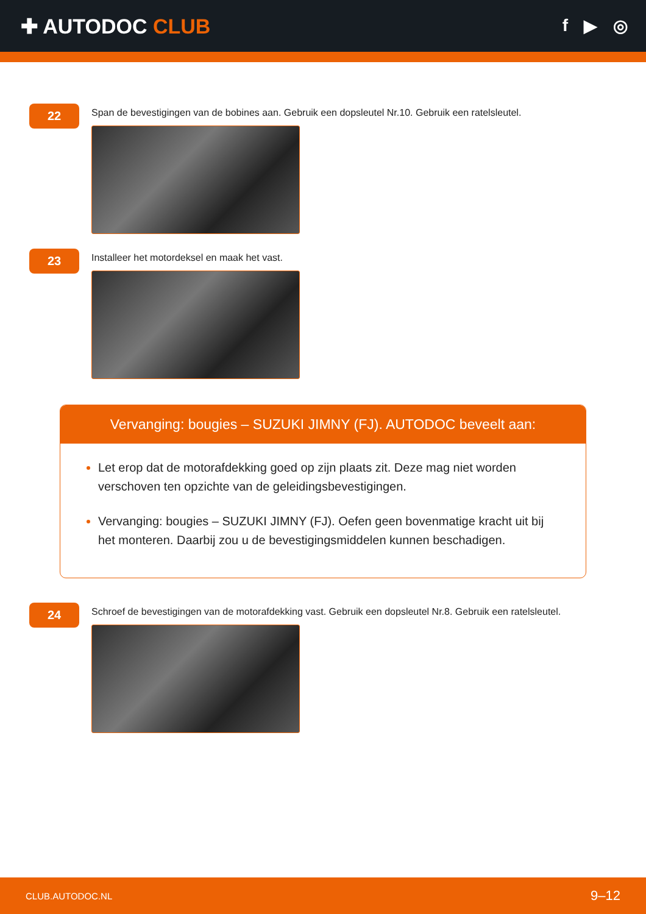✚ AUTODOC CLUB
f ▶ ◎
22
Span de bevestigingen van de bobines aan. Gebruik een dopsleutel Nr.10. Gebruik een ratelsleutel.
23
Installeer het motordeksel en maak het vast.
Vervanging: bougies – SUZUKI JIMNY (FJ). AUTODOC beveelt aan:
Let erop dat de motorafdekking goed op zijn plaats zit. Deze mag niet worden verschoven ten opzichte van de geleidingsbevestigingen.
Vervanging: bougies – SUZUKI JIMNY (FJ). Oefen geen bovenmatige kracht uit bij het monteren. Daarbij zou u de bevestigingsmiddelen kunnen beschadigen.
24
Schroef de bevestigingen van de motorafdekking vast. Gebruik een dopsleutel Nr.8. Gebruik een ratelsleutel.
CLUB.AUTODOC.NL 9–12